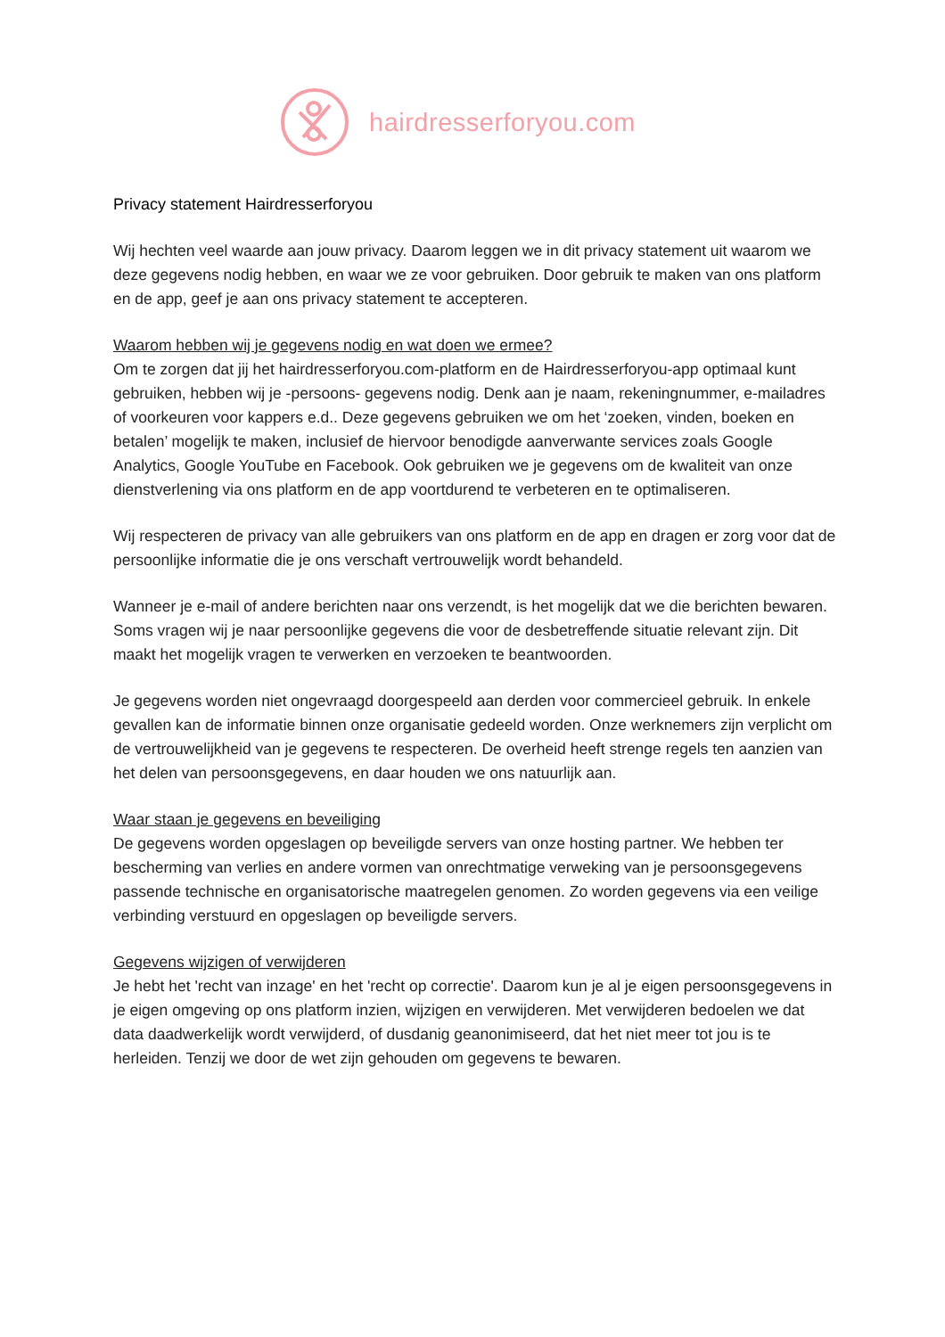hairdresserforyou.com
Privacy statement Hairdresserforyou
Wij hechten veel waarde aan jouw privacy. Daarom leggen we in dit privacy statement uit waarom we deze gegevens nodig hebben, en waar we ze voor gebruiken. Door gebruik te maken van ons platform en de app, geef je aan ons privacy statement te accepteren.
Waarom hebben wij je gegevens nodig en wat doen we ermee?
Om te zorgen dat jij het hairdresserforyou.com-platform en de Hairdresserforyou-app optimaal kunt gebruiken, hebben wij je -persoons- gegevens nodig. Denk aan je naam, rekeningnummer, e-mailadres of voorkeuren voor kappers e.d.. Deze gegevens gebruiken we om het ‘zoeken, vinden, boeken en betalen’ mogelijk te maken, inclusief de hiervoor benodigde aanverwante services zoals Google Analytics, Google YouTube en Facebook. Ook gebruiken we je gegevens om de kwaliteit van onze dienstverlening via ons platform en de app voortdurend te verbeteren en te optimaliseren.
Wij respecteren de privacy van alle gebruikers van ons platform en de app en dragen er zorg voor dat de persoonlijke informatie die je ons verschaft vertrouwelijk wordt behandeld.
Wanneer je e-mail of andere berichten naar ons verzendt, is het mogelijk dat we die berichten bewaren. Soms vragen wij je naar persoonlijke gegevens die voor de desbetreffende situatie relevant zijn. Dit maakt het mogelijk vragen te verwerken en verzoeken te beantwoorden.
Je gegevens worden niet ongevraagd doorgespeeld aan derden voor commercieel gebruik. In enkele gevallen kan de informatie binnen onze organisatie gedeeld worden. Onze werknemers zijn verplicht om de vertrouwelijkheid van je gegevens te respecteren. De overheid heeft strenge regels ten aanzien van het delen van persoonsgegevens, en daar houden we ons natuurlijk aan.
Waar staan je gegevens en beveiliging
De gegevens worden opgeslagen op beveiligde servers van onze hosting partner. We hebben ter bescherming van verlies en andere vormen van onrechtmatige verweking van je persoonsgegevens passende technische en organisatorische maatregelen genomen. Zo worden gegevens via een veilige verbinding verstuurd en opgeslagen op beveiligde servers.
Gegevens wijzigen of verwijderen
Je hebt het 'recht van inzage' en het 'recht op correctie'. Daarom kun je al je eigen persoonsgegevens in je eigen omgeving op ons platform inzien, wijzigen en verwijderen. Met verwijderen bedoelen we dat data daadwerkelijk wordt verwijderd, of dusdanig geanonimiseerd, dat het niet meer tot jou is te herleiden. Tenzij we door de wet zijn gehouden om gegevens te bewaren.